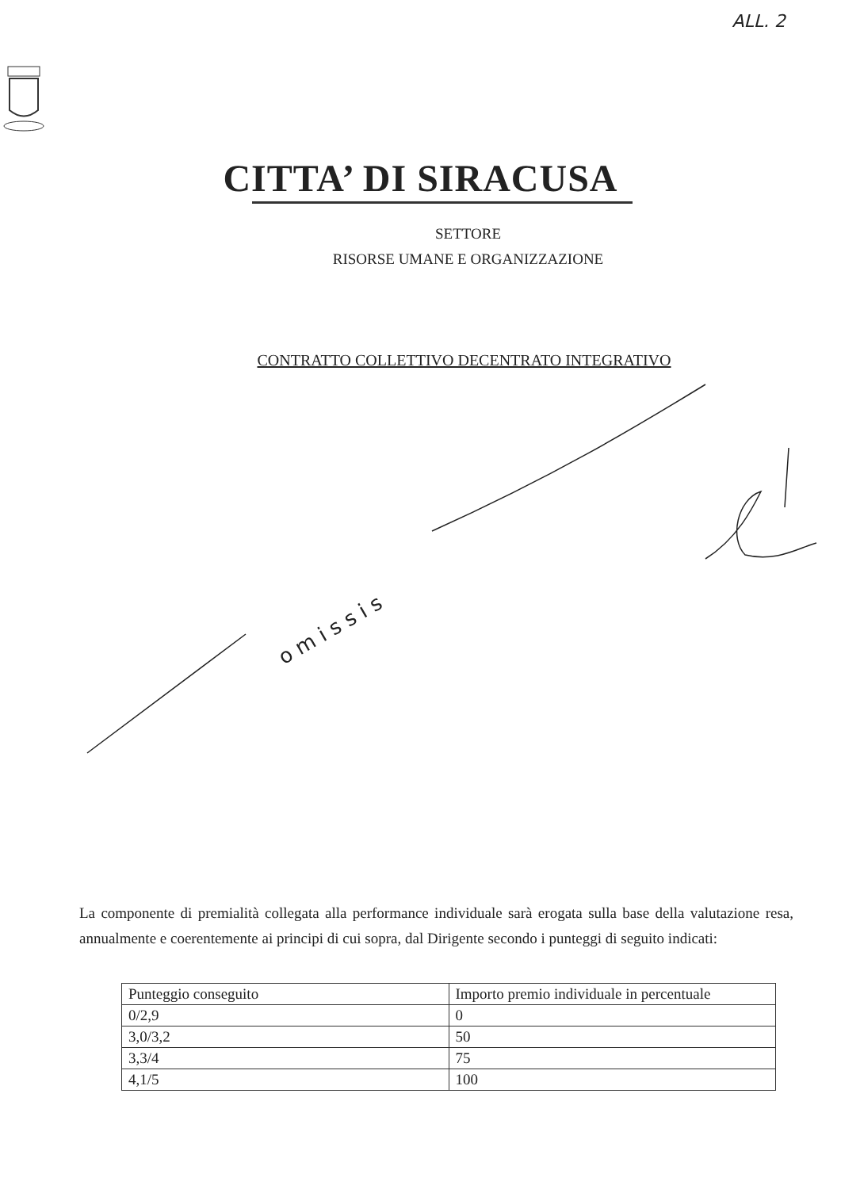ALL. 2
CITTA’ DI SIRACUSA
SETTORE
RISORSE UMANE E ORGANIZZAZIONE
CONTRATTO COLLETTIVO DECENTRATO INTEGRATIVO
o m i s s i s
La componente di premialità collegata alla performance individuale sarà erogata sulla base della valutazione resa, annualmente e coerentemente ai principi di cui sopra, dal Dirigente secondo i punteggi di seguito indicati:
| Punteggio conseguito | Importo premio individuale in percentuale |
| 0/2,9 | 0 |
| 3,0/3,2 | 50 |
| 3,3/4 | 75 |
| 4,1/5 | 100 |